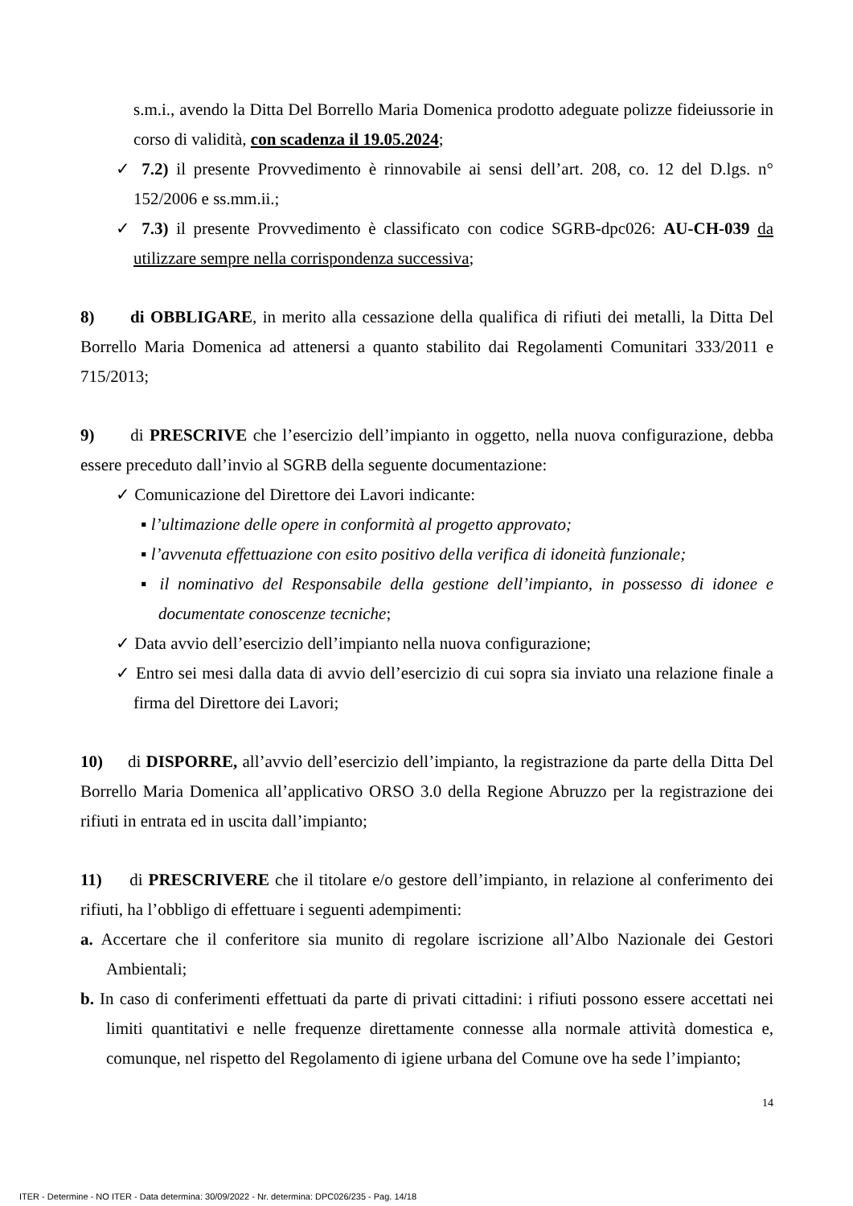s.m.i., avendo la Ditta Del Borrello Maria Domenica prodotto adeguate polizze fideiussorie in corso di validità, con scadenza il 19.05.2024;
✓ 7.2) il presente Provvedimento è rinnovabile ai sensi dell’art. 208, co. 12 del D.lgs. n° 152/2006 e ss.mm.ii.;
✓ 7.3) il presente Provvedimento è classificato con codice SGRB-dpc026: AU-CH-039 da utilizzare sempre nella corrispondenza successiva;
8) di OBBLIGARE, in merito alla cessazione della qualifica di rifiuti dei metalli, la Ditta Del Borrello Maria Domenica ad attenersi a quanto stabilito dai Regolamenti Comunitari 333/2011 e 715/2013;
9) di PRESCRIVE che l’esercizio dell’impianto in oggetto, nella nuova configurazione, debba essere preceduto dall’invio al SGRB della seguente documentazione:
✓ Comunicazione del Direttore dei Lavori indicante:
▪ l’ultimazione delle opere in conformità al progetto approvato;
▪ l’avvenuta effettuazione con esito positivo della verifica di idoneità funzionale;
▪ il nominativo del Responsabile della gestione dell’impianto, in possesso di idonee e documentate conoscenze tecniche;
✓ Data avvio dell’esercizio dell’impianto nella nuova configurazione;
✓ Entro sei mesi dalla data di avvio dell’esercizio di cui sopra sia inviato una relazione finale a firma del Direttore dei Lavori;
10) di DISPORRE, all’avvio dell’esercizio dell’impianto, la registrazione da parte della Ditta Del Borrello Maria Domenica all’applicativo ORSO 3.0 della Regione Abruzzo per la registrazione dei rifiuti in entrata ed in uscita dall’impianto;
11) di PRESCRIVERE che il titolare e/o gestore dell’impianto, in relazione al conferimento dei rifiuti, ha l’obbligo di effettuare i seguenti adempimenti:
a. Accertare che il conferitore sia munito di regolare iscrizione all’Albo Nazionale dei Gestori Ambientali;
b. In caso di conferimenti effettuati da parte di privati cittadini: i rifiuti possono essere accettati nei limiti quantitativi e nelle frequenze direttamente connesse alla normale attività domestica e, comunque, nel rispetto del Regolamento di igiene urbana del Comune ove ha sede l’impianto;
14
ITER - Determine - NO ITER - Data determina: 30/09/2022 - Nr. determina: DPC026/235 - Pag. 14/18